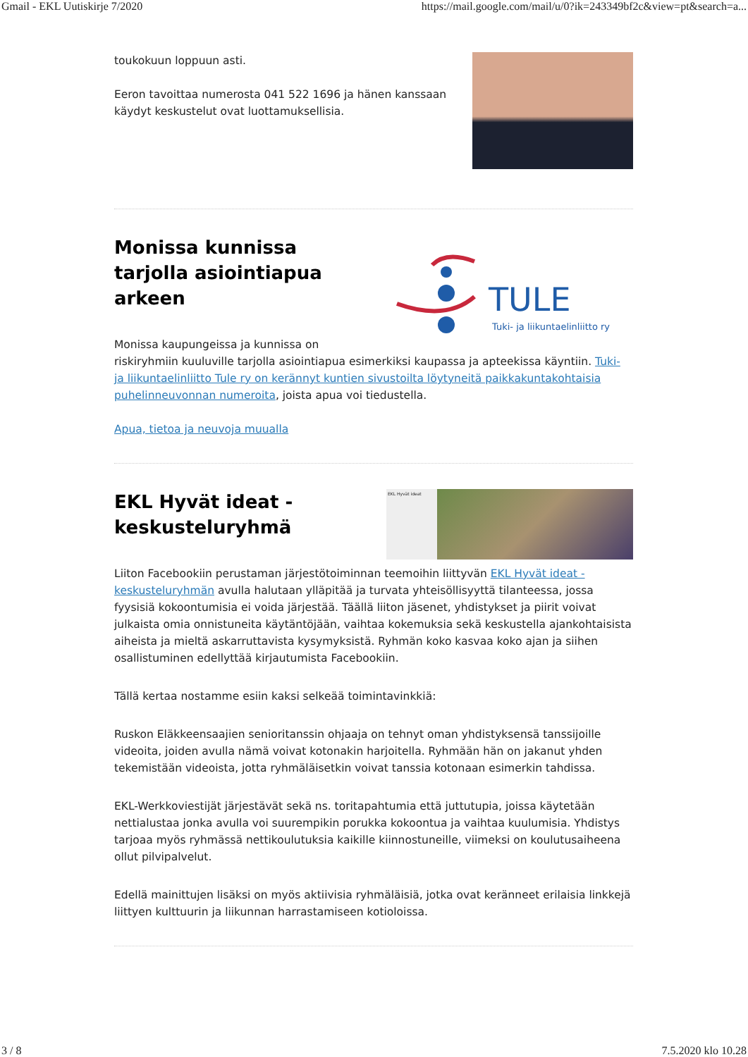Gmail - EKL Uutiskirje 7/2020 https://mail.google.com/mail/u/0?ik=243349bf2c&view=pt&search=a...
toukokuun loppuun asti.
Eeron tavoittaa numerosta 041 522 1696 ja hänen kanssaan käydyt keskustelut ovat luottamuksellisia.
TULE
Tuki- ja liikuntaelinliitto ry
Monissa kunnissa tarjolla asiointiapua arkeen
Monissa kaupungeissa ja kunnissa on riskiryhmiin kuuluville tarjolla asiointiapua esimerkiksi kaupassa ja apteekissa käyntiin. Tuki- ja liikuntaelinliitto Tule ry on kerännyt kuntien sivustoilta löytyneitä paikkakuntakohtaisia puhelinneuvonnan numeroita, joista apua voi tiedustella.
Apua, tietoa ja neuvoja muualla
EKL Hyvät ideat
EKL Hyvät ideat -keskusteluryhmä
Liiton Facebookiin perustaman järjestötoiminnan teemoihin liittyvän EKL Hyvät ideat -keskusteluryhmän avulla halutaan ylläpitää ja turvata yhteisöllisyyttä tilanteessa, jossa fyysisiä kokoontumisia ei voida järjestää. Täällä liiton jäsenet, yhdistykset ja piirit voivat julkaista omia onnistuneita käytäntöjään, vaihtaa kokemuksia sekä keskustella ajankohtaisista aiheista ja mieltä askarruttavista kysymyksistä. Ryhmän koko kasvaa koko ajan ja siihen osallistuminen edellyttää kirjautumista Facebookiin.
Tällä kertaa nostamme esiin kaksi selkeää toimintavinkkiä:
Ruskon Eläkkeensaajien senioritanssin ohjaaja on tehnyt oman yhdistyksensä tanssijoille videoita, joiden avulla nämä voivat kotonakin harjoitella. Ryhmään hän on jakanut yhden tekemistään videoista, jotta ryhmäläisetkin voivat tanssia kotonaan esimerkin tahdissa.
EKL-Werkkoviestijät järjestävät sekä ns. toritapahtumia että juttutupia, joissa käytetään nettialustaa jonka avulla voi suurempikin porukka kokoontua ja vaihtaa kuulumisia. Yhdistys tarjoaa myös ryhmässä nettikoulutuksia kaikille kiinnostuneille, viimeksi on koulutusaiheena ollut pilvipalvelut.
Edellä mainittujen lisäksi on myös aktiivisia ryhmäläisiä, jotka ovat keränneet erilaisia linkkejä liittyen kulttuurin ja liikunnan harrastamiseen kotioloissa.
3 / 8 7.5.2020 klo 10.28